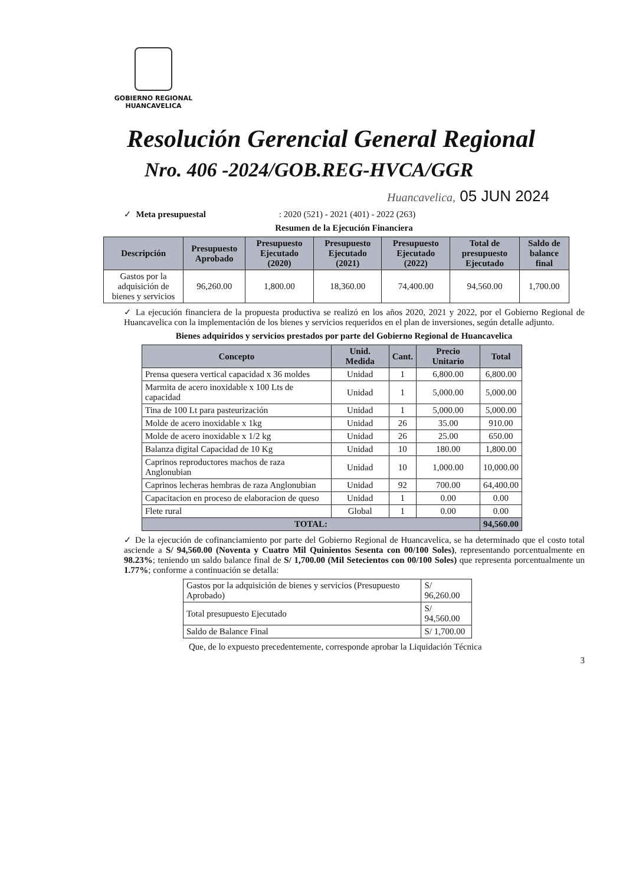GOBIERNO REGIONAL
HUANCAVELICA
Resolución Gerencial General Regional
Nro. 406 -2024/GOB.REG-HVCA/GGR
Huancavelica, 05 JUN 2024
✓ Meta presupuestal : 2020 (521) - 2021 (401) - 2022 (263)
Resumen de la Ejecución Financiera
| Descripción | Presupuesto Aprobado | Presupuesto Ejecutado (2020) | Presupuesto Ejecutado (2021) | Presupuesto Ejecutado (2022) | Total de presupuesto Ejecutado | Saldo de balance final |
| --- | --- | --- | --- | --- | --- | --- |
| Gastos por la adquisición de bienes y servicios | 96,260.00 | 1,800.00 | 18,360.00 | 74,400.00 | 94,560.00 | 1,700.00 |
✓ La ejecución financiera de la propuesta productiva se realizó en los años 2020, 2021 y 2022, por el Gobierno Regional de Huancavelica con la implementación de los bienes y servicios requeridos en el plan de inversiones, según detalle adjunto.
Bienes adquiridos y servicios prestados por parte del Gobierno Regional de Huancavelica
| Concepto | Unid. Medida | Cant. | Precio Unitario | Total |
| --- | --- | --- | --- | --- |
| Prensa quesera vertical capacidad x 36 moldes | Unidad | 1 | 6,800.00 | 6,800.00 |
| Marmita de acero inoxidable x 100 Lts de capacidad | Unidad | 1 | 5,000.00 | 5,000.00 |
| Tina de 100 Lt para pasteurización | Unidad | 1 | 5,000.00 | 5,000.00 |
| Molde de acero inoxidable x 1kg | Unidad | 26 | 35.00 | 910.00 |
| Molde de acero inoxidable x 1/2 kg | Unidad | 26 | 25.00 | 650.00 |
| Balanza digital Capacidad de 10 Kg | Unidad | 10 | 180.00 | 1,800.00 |
| Caprinos reproductores machos de raza Anglonubian | Unidad | 10 | 1,000.00 | 10,000.00 |
| Caprinos lecheras hembras de raza Anglonubian | Unidad | 92 | 700.00 | 64,400.00 |
| Capacitacion en proceso de elaboracion de queso | Unidad | 1 | 0.00 | 0.00 |
| Flete rural | Global | 1 | 0.00 | 0.00 |
| TOTAL: | | | | 94,560.00 |
✓ De la ejecución de cofinanciamiento por parte del Gobierno Regional de Huancavelica, se ha determinado que el costo total asciende a S/ 94,560.00 (Noventa y Cuatro Mil Quinientos Sesenta con 00/100 Soles), representando porcentualmente en 98.23%; teniendo un saldo balance final de S/ 1,700.00 (Mil Setecientos con 00/100 Soles) que representa porcentualmente un 1.77%; conforme a continuación se detalla:
| Gastos por la adquisición de bienes y servicios (Presupuesto Aprobado) | S/ 96,260.00 |
| Total presupuesto Ejecutado | S/ 94,560.00 |
| Saldo de Balance Final | S/ 1,700.00 |
Que, de lo expuesto precedentemente, corresponde aprobar la Liquidación Técnica
3